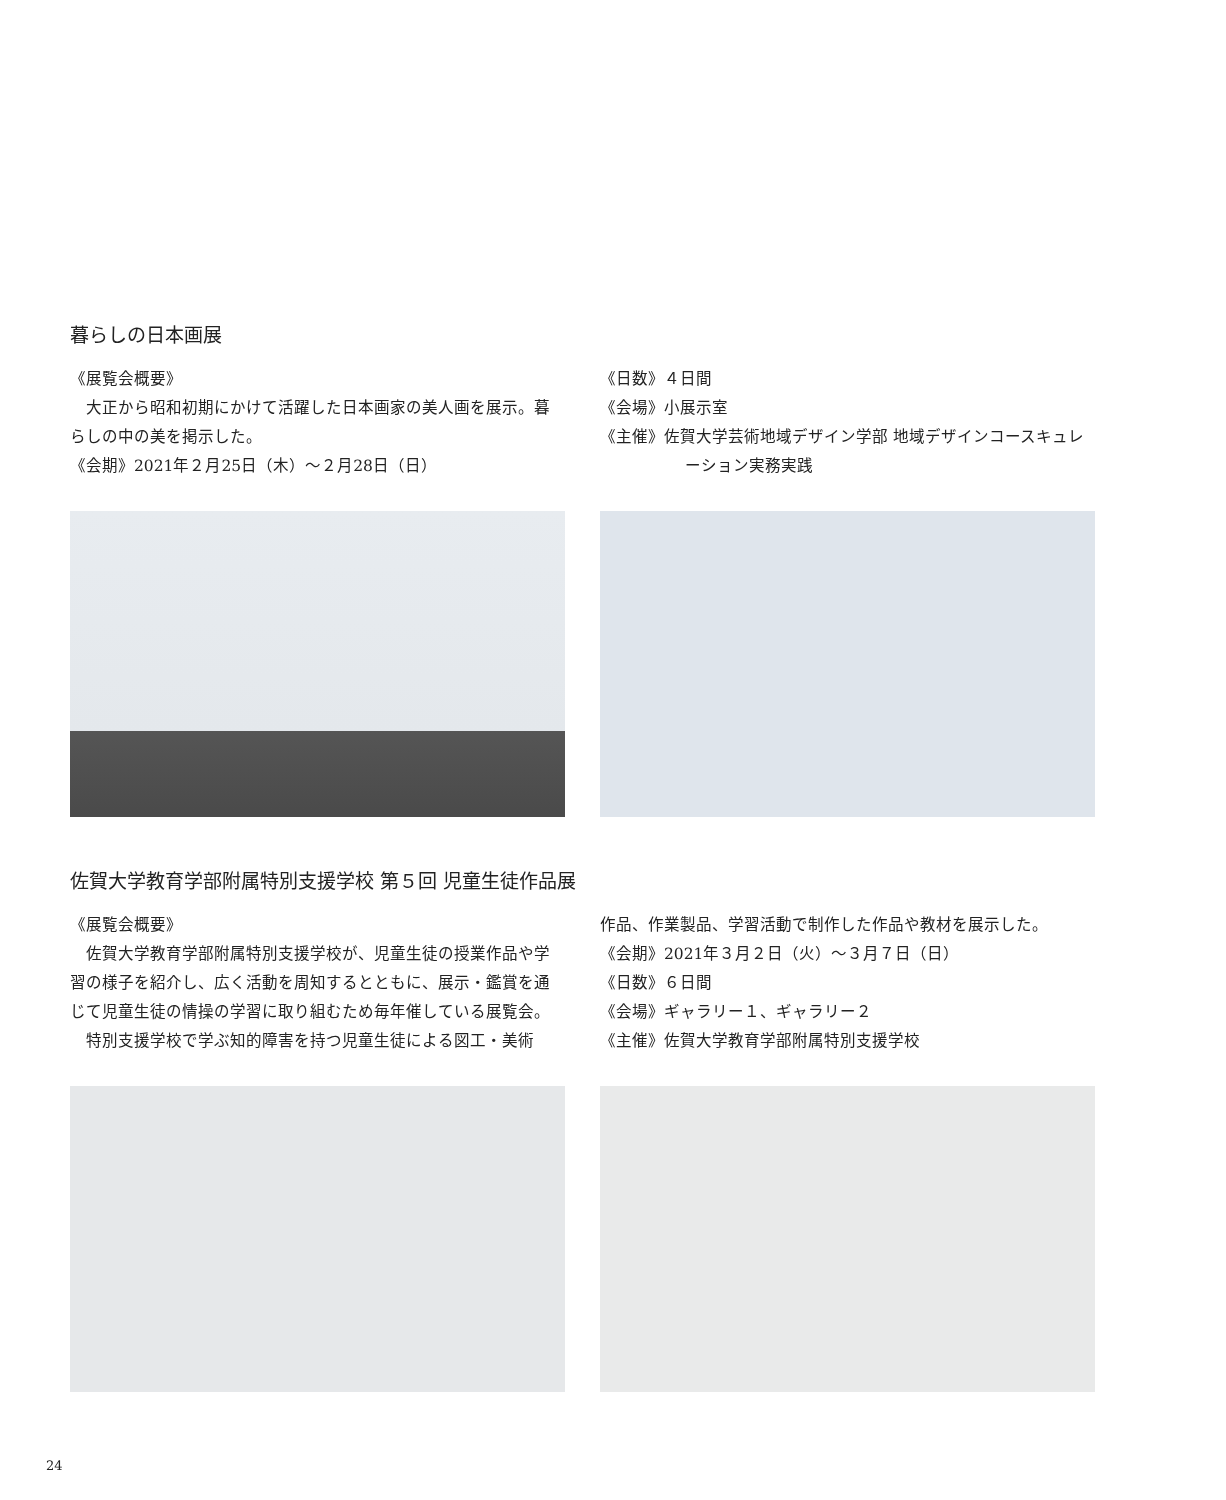暮らしの日本画展
《展覧会概要》
大正から昭和初期にかけて活躍した日本画家の美人画を展示。暮らしの中の美を掲示した。
《会期》2021年２月25日（木）～２月28日（日）
《日数》４日間
《会場》小展示室
《主催》佐賀大学芸術地域デザイン学部 地域デザインコースキュレーション実務実践
佐賀大学教育学部附属特別支援学校 第５回 児童生徒作品展
《展覧会概要》
佐賀大学教育学部附属特別支援学校が、児童生徒の授業作品や学習の様子を紹介し、広く活動を周知するとともに、展示・鑑賞を通じて児童生徒の情操の学習に取り組むため毎年催している展覧会。
特別支援学校で学ぶ知的障害を持つ児童生徒による図工・美術
作品、作業製品、学習活動で制作した作品や教材を展示した。
《会期》2021年３月２日（火）～３月７日（日）
《日数》６日間
《会場》ギャラリー１、ギャラリー２
《主催》佐賀大学教育学部附属特別支援学校
24